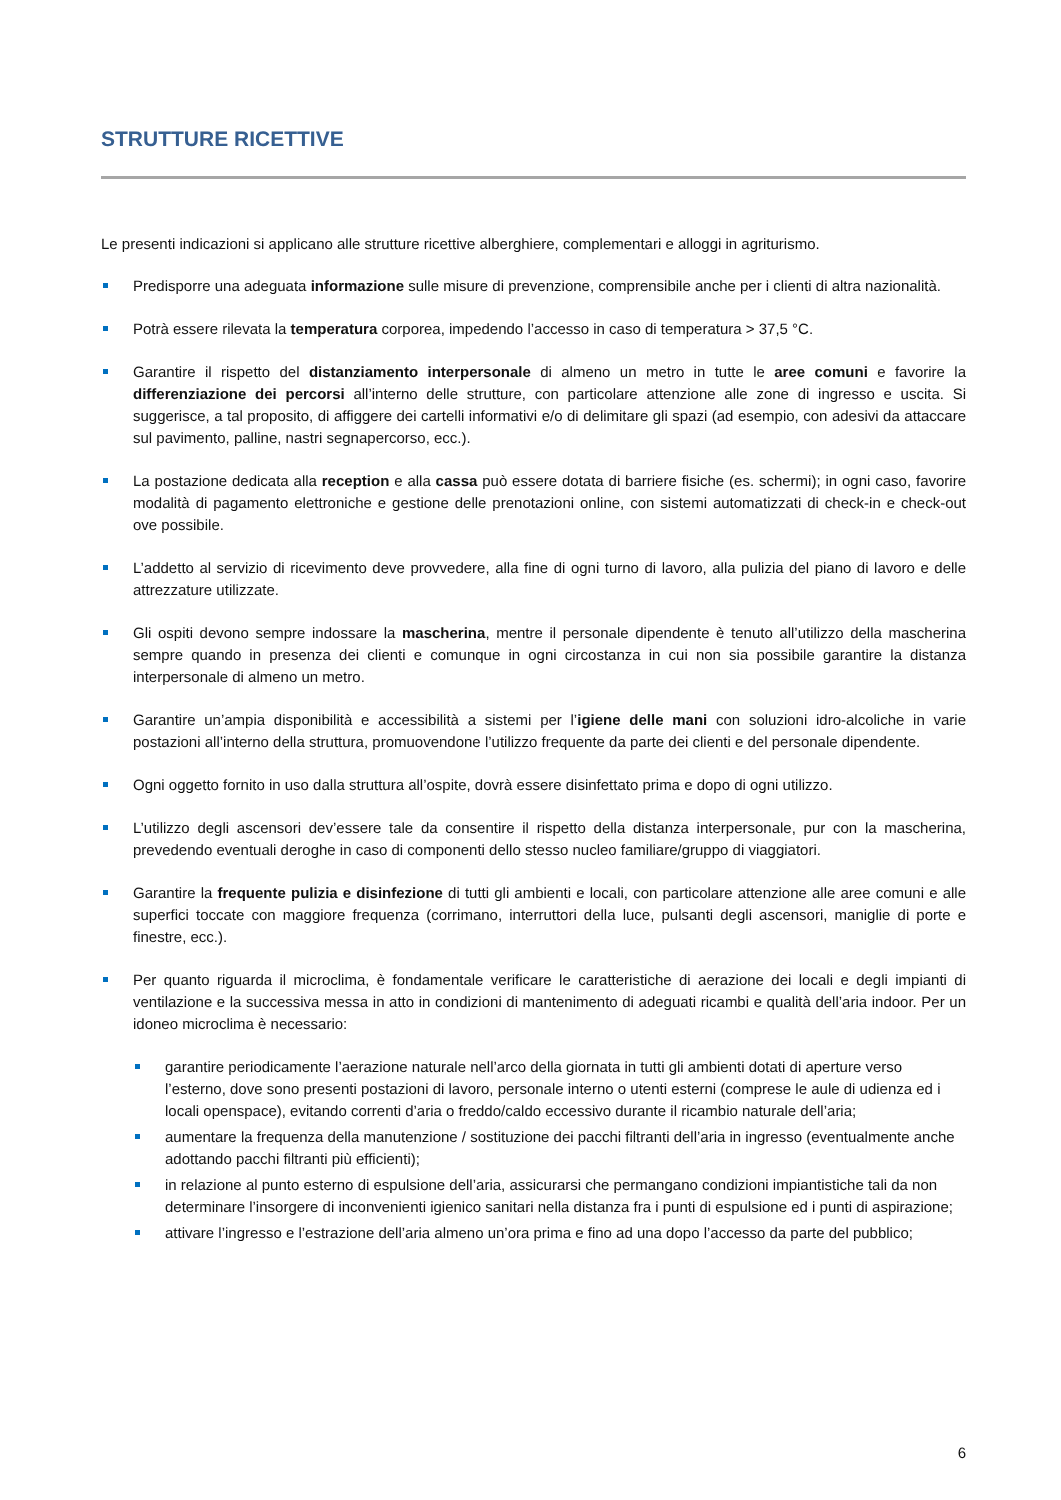STRUTTURE RICETTIVE
Le presenti indicazioni si applicano alle strutture ricettive alberghiere, complementari e alloggi in agriturismo.
Predisporre una adeguata informazione sulle misure di prevenzione, comprensibile anche per i clienti di altra nazionalità.
Potrà essere rilevata la temperatura corporea, impedendo l’accesso in caso di temperatura > 37,5 °C.
Garantire il rispetto del distanziamento interpersonale di almeno un metro in tutte le aree comuni e favorire la differenziazione dei percorsi all’interno delle strutture, con particolare attenzione alle zone di ingresso e uscita. Si suggerisce, a tal proposito, di affiggere dei cartelli informativi e/o di delimitare gli spazi (ad esempio, con adesivi da attaccare sul pavimento, palline, nastri segnapercorso, ecc.).
La postazione dedicata alla reception e alla cassa può essere dotata di barriere fisiche (es. schermi); in ogni caso, favorire modalità di pagamento elettroniche e gestione delle prenotazioni online, con sistemi automatizzati di check-in e check-out ove possibile.
L’addetto al servizio di ricevimento deve provvedere, alla fine di ogni turno di lavoro, alla pulizia del piano di lavoro e delle attrezzature utilizzate.
Gli ospiti devono sempre indossare la mascherina, mentre il personale dipendente è tenuto all’utilizzo della mascherina sempre quando in presenza dei clienti e comunque in ogni circostanza in cui non sia possibile garantire la distanza interpersonale di almeno un metro.
Garantire un’ampia disponibilità e accessibilità a sistemi per l’igiene delle mani con soluzioni idro-alcoliche in varie postazioni all’interno della struttura, promuovendone l’utilizzo frequente da parte dei clienti e del personale dipendente.
Ogni oggetto fornito in uso dalla struttura all’ospite, dovrà essere disinfettato prima e dopo di ogni utilizzo.
L’utilizzo degli ascensori dev’essere tale da consentire il rispetto della distanza interpersonale, pur con la mascherina, prevedendo eventuali deroghe in caso di componenti dello stesso nucleo familiare/gruppo di viaggiatori.
Garantire la frequente pulizia e disinfezione di tutti gli ambienti e locali, con particolare attenzione alle aree comuni e alle superfici toccate con maggiore frequenza (corrimano, interruttori della luce, pulsanti degli ascensori, maniglie di porte e finestre, ecc.).
Per quanto riguarda il microclima, è fondamentale verificare le caratteristiche di aerazione dei locali e degli impianti di ventilazione e la successiva messa in atto in condizioni di mantenimento di adeguati ricambi e qualità dell’aria indoor. Per un idoneo microclima è necessario:
garantire periodicamente l’aerazione naturale nell’arco della giornata in tutti gli ambienti dotati di aperture verso l’esterno, dove sono presenti postazioni di lavoro, personale interno o utenti esterni (comprese le aule di udienza ed i locali openspace), evitando correnti d’aria o freddo/caldo eccessivo durante il ricambio naturale dell’aria;
aumentare la frequenza della manutenzione / sostituzione dei pacchi filtranti dell’aria in ingresso (eventualmente anche adottando pacchi filtranti più efficienti);
in relazione al punto esterno di espulsione dell’aria, assicurarsi che permangano condizioni impiantistiche tali da non determinare l’insorgere di inconvenienti igienico sanitari nella distanza fra i punti di espulsione ed i punti di aspirazione;
attivare l’ingresso e l’estrazione dell’aria almeno un’ora prima e fino ad una dopo l’accesso da parte del pubblico;
6